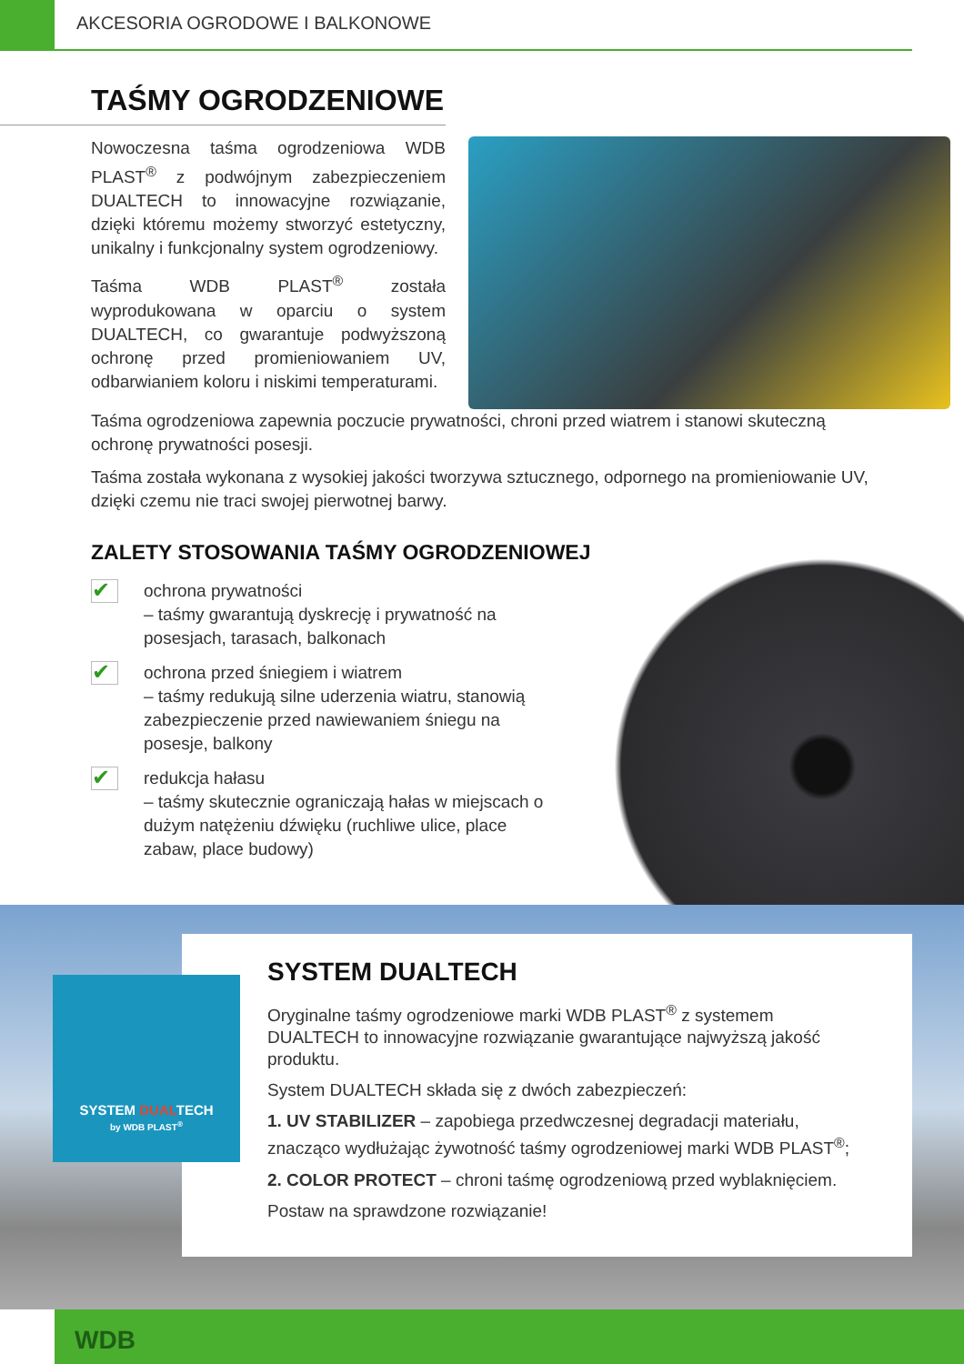AKCESORIA OGRODOWE I BALKONOWE
TAŚMY OGRODZENIOWE
Nowoczesna taśma ogrodzeniowa WDB PLAST<sup>®</sup> z podwójnym zabezpieczeniem DUALTECH to innowacyjne rozwiązanie, dzięki któremu możemy stworzyć estetyczny, unikalny i funkcjonalny system ogrodzeniowy.
Taśma WDB PLAST<sup>®</sup> została wyprodukowana w oparciu o system DUALTECH, co gwarantuje podwyższoną ochronę przed promieniowaniem UV, odbarwianiem koloru i niskimi temperaturami.
Taśma ogrodzeniowa zapewnia poczucie prywatności, chroni przed wiatrem i stanowi skuteczną ochronę prywatności posesji.
Taśma została wykonana z wysokiej jakości tworzywa sztucznego, odpornego na promieniowanie UV, dzięki czemu nie traci swojej pierwotnej barwy.
ZALETY STOSOWANIA TAŚMY OGRODZENIOWEJ
✔
ochrona prywatności
– taśmy gwarantują dyskrecję i prywatność na posesjach, tarasach, balkonach
✔
ochrona przed śniegiem i wiatrem
– taśmy redukują silne uderzenia wiatru, stanowią zabezpieczenie przed nawiewaniem śniegu na posesje, balkony
✔
redukcja hałasu
– taśmy skutecznie ograniczają hałas w miejscach o dużym natężeniu dźwięku (ruchliwe ulice, place zabaw, place budowy)
SYSTEM DUALTECH
Oryginalne taśmy ogrodzeniowe marki WDB PLAST<sup>®</sup> z systemem DUALTECH to innowacyjne rozwiązanie gwarantujące najwyższą jakość produktu.
System DUALTECH składa się z dwóch zabezpieczeń:
1. UV STABILIZER – zapobiega przedwczesnej degradacji materiału, znacząco wydłużając żywotność taśmy ogrodzeniowej marki WDB PLAST<sup>®</sup>;
2. COLOR PROTECT – chroni taśmę ogrodzeniową przed wyblaknięciem.
Postaw na sprawdzone rozwiązanie!
SYSTEM DUALTECH
by WDB PLAST<sup>®</sup>
WDB